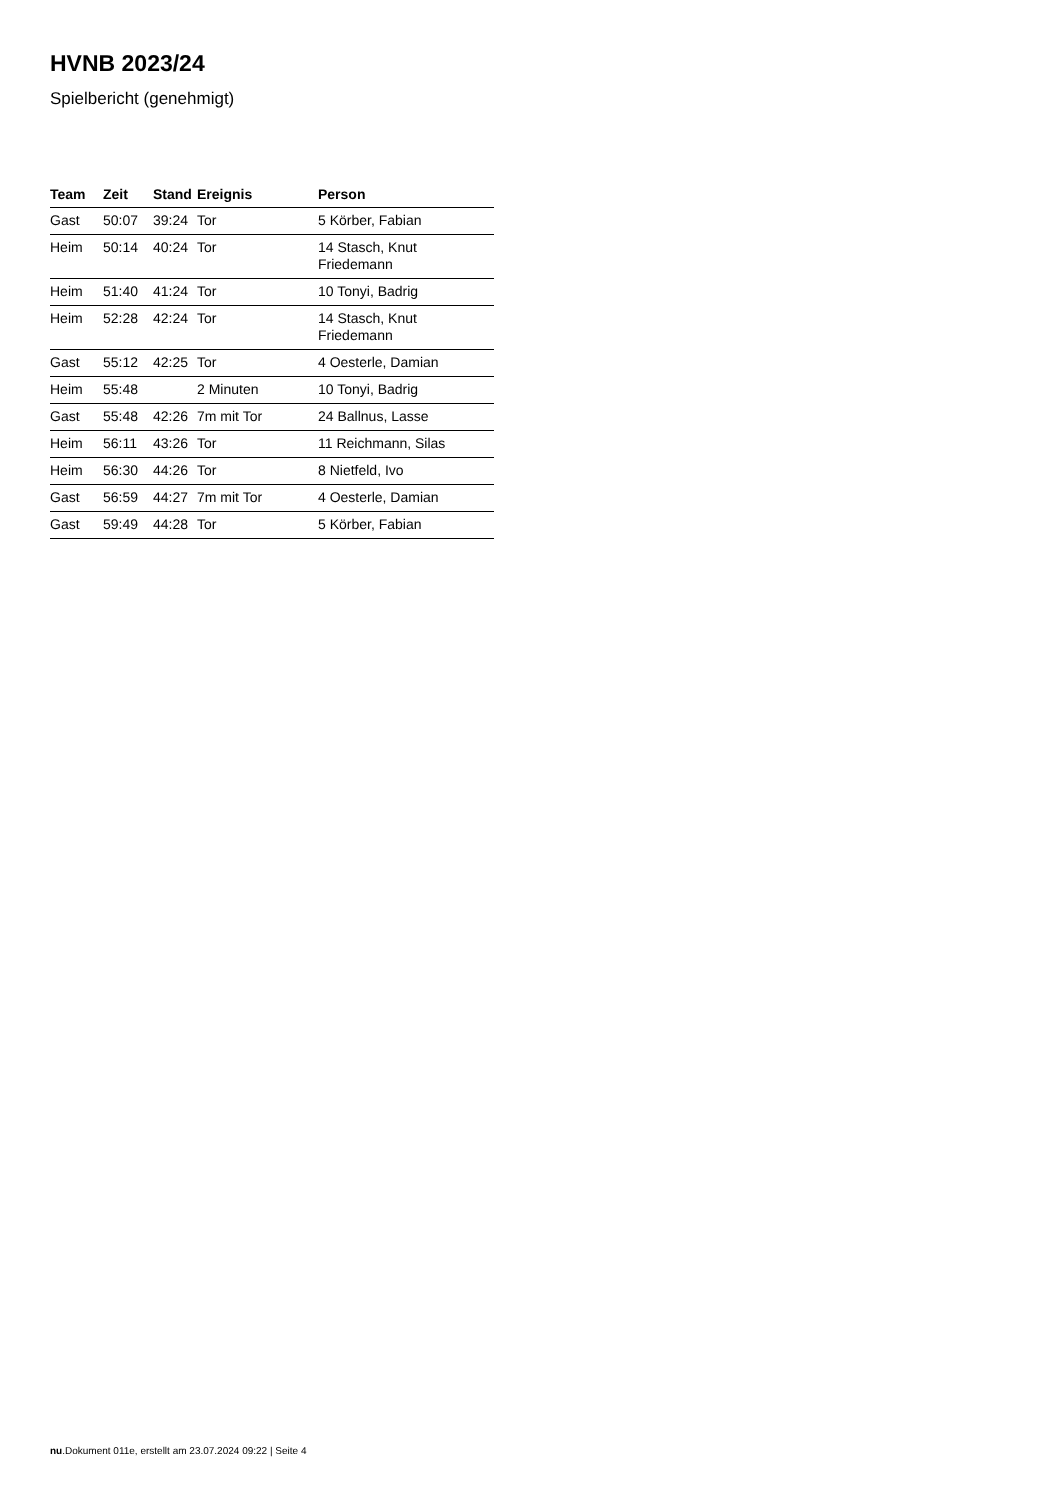HVNB 2023/24
Spielbericht (genehmigt)
| Team | Zeit | Stand | Ereignis | Person |
| --- | --- | --- | --- | --- |
| Gast | 50:07 | 39:24 | Tor | 5 Körber, Fabian |
| Heim | 50:14 | 40:24 | Tor | 14 Stasch, Knut Friedemann |
| Heim | 51:40 | 41:24 | Tor | 10 Tonyi, Badrig |
| Heim | 52:28 | 42:24 | Tor | 14 Stasch, Knut Friedemann |
| Gast | 55:12 | 42:25 | Tor | 4 Oesterle, Damian |
| Heim | 55:48 | | 2 Minuten | 10 Tonyi, Badrig |
| Gast | 55:48 | 42:26 | 7m mit Tor | 24 Ballnus, Lasse |
| Heim | 56:11 | 43:26 | Tor | 11 Reichmann, Silas |
| Heim | 56:30 | 44:26 | Tor | 8 Nietfeld, Ivo |
| Gast | 56:59 | 44:27 | 7m mit Tor | 4 Oesterle, Damian |
| Gast | 59:49 | 44:28 | Tor | 5 Körber, Fabian |
nu.Dokument 011e, erstellt am 23.07.2024 09:22 | Seite 4